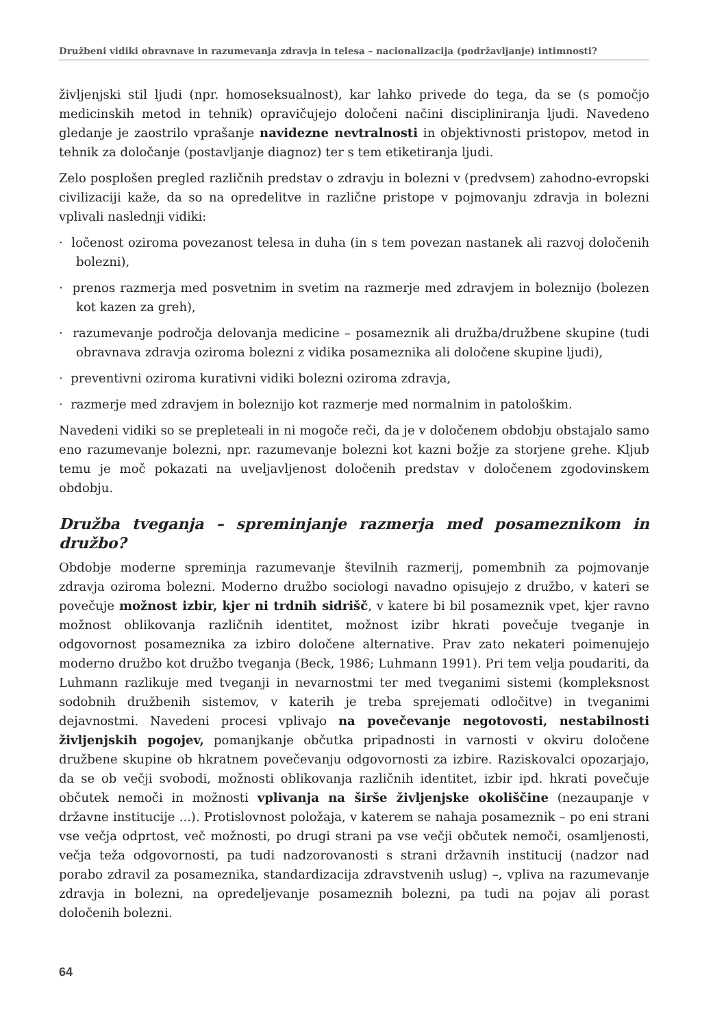Družbeni vidiki obravnave in razumevanja zdravja in telesa – nacionalizacija (podržavljanje) intimnosti?
življenjski stil ljudi (npr. homoseksualnost), kar lahko privede do tega, da se (s pomočjo medicinskih metod in tehnik) opravičujejo določeni načini discipliniranja ljudi. Navedeno gledanje je zaostrilo vprašanje navidezne nevtralnosti in objektivnosti pristopov, metod in tehnik za določanje (postavljanje diagnoz) ter s tem etiketiranja ljudi.
Zelo posplošen pregled različnih predstav o zdravju in bolezni v (predvsem) zahodno-evropski civilizaciji kaže, da so na opredelitve in različne pristope v pojmovanju zdravja in bolezni vplivali naslednji vidiki:
· ločenost oziroma povezanost telesa in duha (in s tem povezan nastanek ali razvoj določenih bolezni),
· prenos razmerja med posvetnim in svetim na razmerje med zdravjem in boleznijo (bolezen kot kazen za greh),
· razumevanje področja delovanja medicine – posameznik ali družba/družbene skupine (tudi obravnava zdravja oziroma bolezni z vidika posameznika ali določene skupine ljudi),
· preventivni oziroma kurativni vidiki bolezni oziroma zdravja,
· razmerje med zdravjem in boleznijo kot razmerje med normalnim in patološkim.
Navedeni vidiki so se prepleteali in ni mogoče reči, da je v določenem obdobju obstajalo samo eno razumevanje bolezni, npr. razumevanje bolezni kot kazni božje za storjene grehe. Kljub temu je moč pokazati na uveljavljenost določenih predstav v določenem zgodovinskem obdobju.
Družba tveganja – spreminjanje razmerja med posameznikom in družbo?
Obdobje moderne spreminja razumevanje številnih razmerij, pomembnih za pojmovanje zdravja oziroma bolezni. Moderno družbo sociologi navadno opisujejo z družbo, v kateri se povečuje možnost izbir, kjer ni trdnih sidrišč, v katere bi bil posameznik vpet, kjer ravno možnost oblikovanja različnih identitet, možnost izibr hkrati povečuje tveganje in odgovornost posameznika za izbiro določene alternative. Prav zato nekateri poimenujejo moderno družbo kot družbo tveganja (Beck, 1986; Luhmann 1991). Pri tem velja poudariti, da Luhmann razlikuje med tveganji in nevarnostmi ter med tveganimi sistemi (kompleksnost sodobnih družbenih sistemov, v katerih je treba sprejemati odločitve) in tveganimi dejavnostmi. Navedeni procesi vplivajo na povečevanje negotovosti, nestabilnosti življenjskih pogojev, pomanjkanje občutka pripadnosti in varnosti v okviru določene družbene skupine ob hkratnem povečevanju odgovornosti za izbire. Raziskovalci opozarjajo, da se ob večji svobodi, možnosti oblikovanja različnih identitet, izbir ipd. hkrati povečuje občutek nemoči in možnosti vplivanja na širše življenjske okoliščine (nezaupanje v državne institucije ...). Protislovnost položaja, v katerem se nahaja posameznik – po eni strani vse večja odprtost, več možnosti, po drugi strani pa vse večji občutek nemoči, osamljenosti, večja teža odgovornosti, pa tudi nadzorovanosti s strani državnih institucij (nadzor nad porabo zdravil za posameznika, standardizacija zdravstvenih uslug) –, vpliva na razumevanje zdravja in bolezni, na opredeljevanje posameznih bolezni, pa tudi na pojav ali porast določenih bolezni.
64